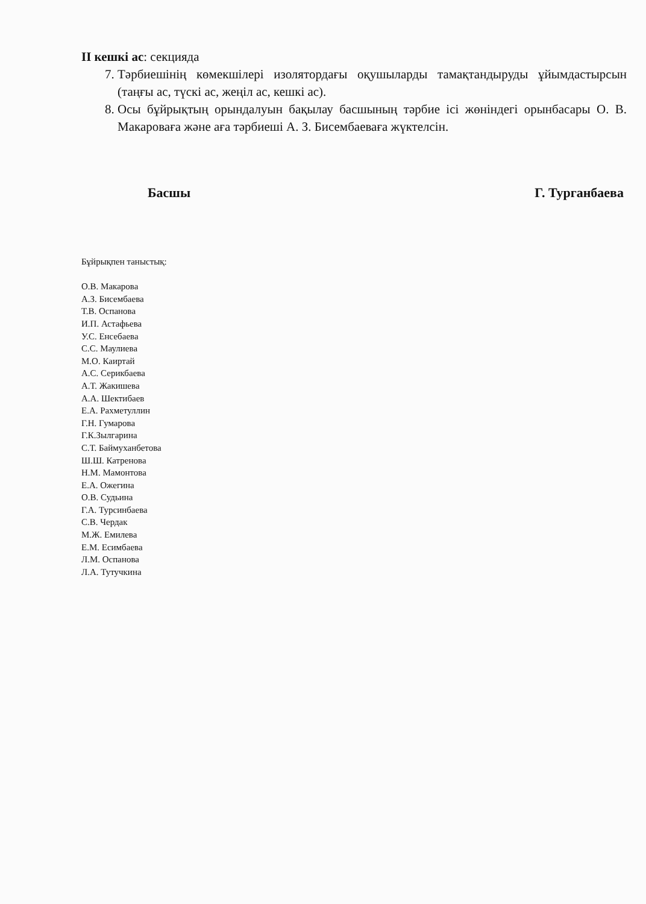ІІ кешкі ас: секцияда
7. Тәрбиешінің көмекшілері изолятордағы оқушыларды тамақтандыруды ұйымдастырсын (таңғы ас, түскі ас, жеңіл ас, кешкі ас).
8. Осы бұйрықтың орындалуын бақылау басшының тәрбие ісі жөніндегі орынбасары О. В. Макароваға және аға тәрбиеші А. З. Бисембаеваға жүктелсін.
Басшы Г. Турганбаева
Бұйрықпен таныстық:
О.В. Макарова
А.З. Бисембаева
Т.В. Оспанова
И.П. Астафьева
У.С. Енсебаева
С.С. Маулиева
М.О. Каиртай
А.С. Серикбаева
А.Т. Жакишева
А.А. Шектибаев
Е.А. Рахметуллин
Г.Н. Гумарова
Г.К.Зылгарина
С.Т. Баймуханбетова
Ш.Ш. Катренова
Н.М. Мамонтова
Е.А. Ожегина
О.В. Судьина
Г.А. Турсинбаева
С.В. Чердак
М.Ж. Емилева
Е.М. Есимбаева
Л.М. Оспанова
Л.А. Тутучкина